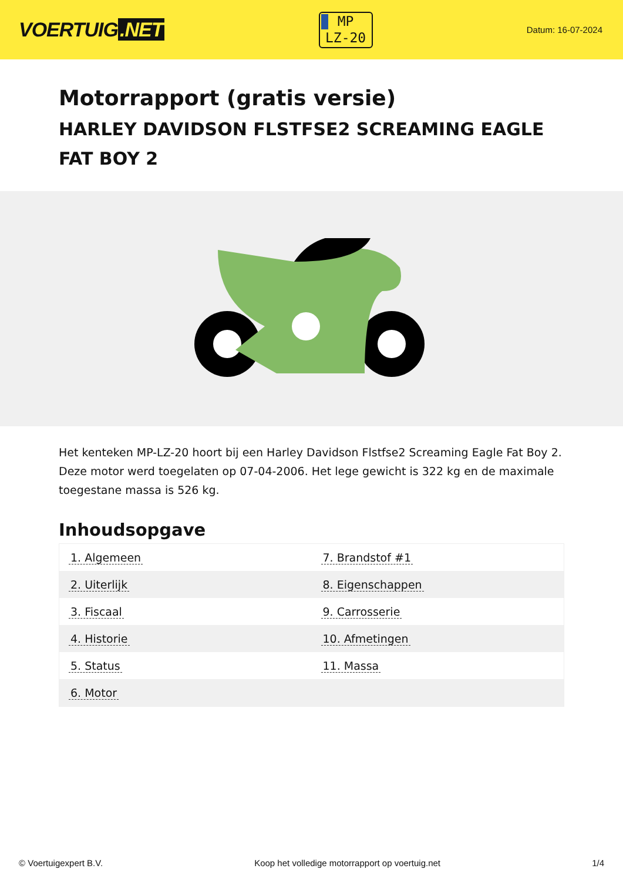VOERTUIG.NET
MP
LZ-20
Datum: 16-07-2024
Motorrapport (gratis versie)
HARLEY DAVIDSON FLSTFSE2 SCREAMING EAGLE FAT BOY 2
Het kenteken MP-LZ-20 hoort bij een Harley Davidson Flstfse2 Screaming Eagle Fat Boy 2. Deze motor werd toegelaten op 07-04-2006. Het lege gewicht is 322 kg en de maximale toegestane massa is 526 kg.
Inhoudsopgave
| 1. Algemeen | 7. Brandstof #1 |
| 2. Uiterlijk | 8. Eigenschappen |
| 3. Fiscaal | 9. Carrosserie |
| 4. Historie | 10. Afmetingen |
| 5. Status | 11. Massa |
| 6. Motor | |
© Voertuigexpert B.V. Koop het volledige motorrapport op voertuig.net
1/4